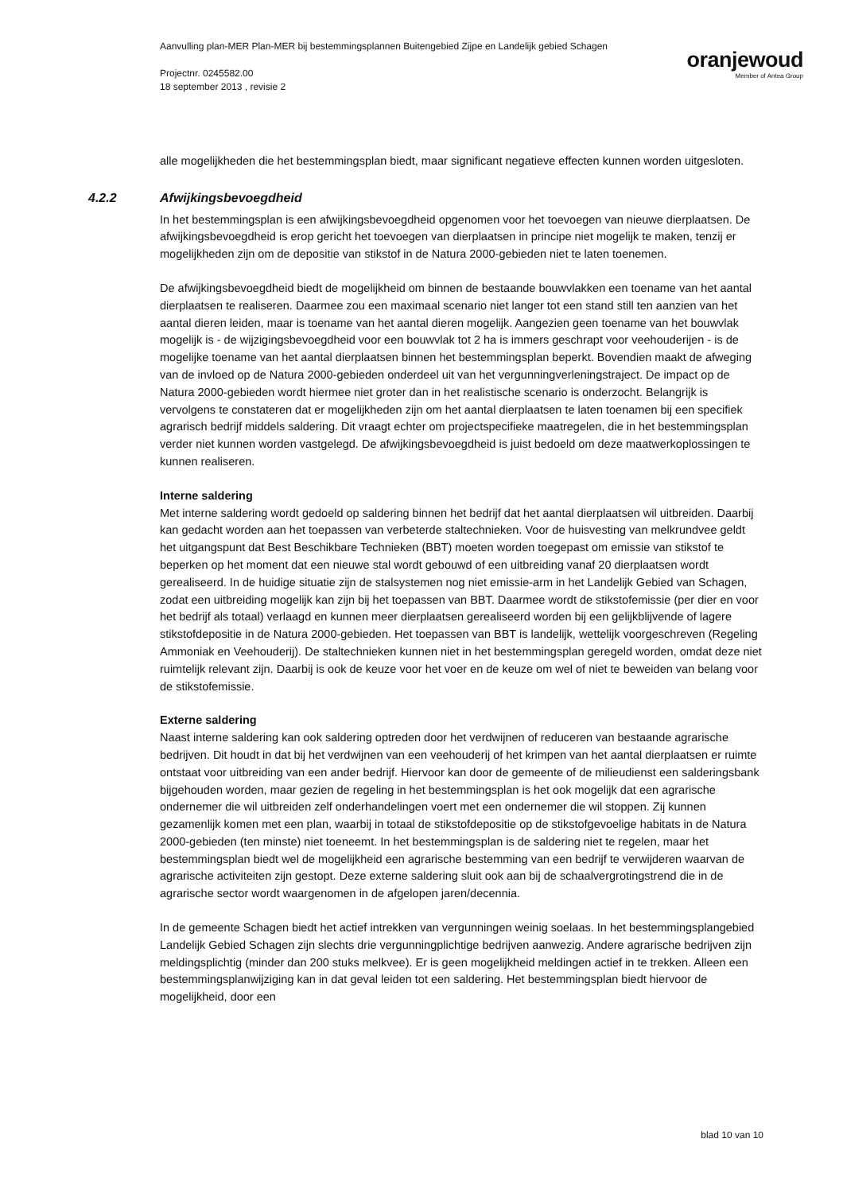Aanvulling plan-MER Plan-MER bij bestemmingsplannen Buitengebied Zijpe en Landelijk gebied Schagen
Projectnr. 0245582.00
18 september 2013 , revisie 2
oranjewoud
Member of Antea Group
alle mogelijkheden die het bestemmingsplan biedt, maar significant negatieve effecten kunnen worden uitgesloten.
4.2.2 Afwijkingsbevoegdheid
In het bestemmingsplan is een afwijkingsbevoegdheid opgenomen voor het toevoegen van nieuwe dierplaatsen. De afwijkingsbevoegdheid is erop gericht het toevoegen van dierplaatsen in principe niet mogelijk te maken, tenzij er mogelijkheden zijn om de depositie van stikstof in de Natura 2000-gebieden niet te laten toenemen.
De afwijkingsbevoegdheid biedt de mogelijkheid om binnen de bestaande bouwvlakken een toename van het aantal dierplaatsen te realiseren. Daarmee zou een maximaal scenario niet langer tot een stand still ten aanzien van het aantal dieren leiden, maar is toename van het aantal dieren mogelijk. Aangezien geen toename van het bouwvlak mogelijk is - de wijzigingsbevoegdheid voor een bouwvlak tot 2 ha is immers geschrapt voor veehouderijen - is de mogelijke toename van het aantal dierplaatsen binnen het bestemmingsplan beperkt. Bovendien maakt de afweging van de invloed op de Natura 2000-gebieden onderdeel uit van het vergunningverleningstraject. De impact op de Natura 2000-gebieden wordt hiermee niet groter dan in het realistische scenario is onderzocht. Belangrijk is vervolgens te constateren dat er mogelijkheden zijn om het aantal dierplaatsen te laten toenamen bij een specifiek agrarisch bedrijf middels saldering. Dit vraagt echter om projectspecifieke maatregelen, die in het bestemmingsplan verder niet kunnen worden vastgelegd. De afwijkingsbevoegdheid is juist bedoeld om deze maatwerkoplossingen te kunnen realiseren.
Interne saldering
Met interne saldering wordt gedoeld op saldering binnen het bedrijf dat het aantal dierplaatsen wil uitbreiden. Daarbij kan gedacht worden aan het toepassen van verbeterde staltechnieken. Voor de huisvesting van melkrundvee geldt het uitgangspunt dat Best Beschikbare Technieken (BBT) moeten worden toegepast om emissie van stikstof te beperken op het moment dat een nieuwe stal wordt gebouwd of een uitbreiding vanaf 20 dierplaatsen wordt gerealiseerd. In de huidige situatie zijn de stalsystemen nog niet emissie-arm in het Landelijk Gebied van Schagen, zodat een uitbreiding mogelijk kan zijn bij het toepassen van BBT. Daarmee wordt de stikstofemissie (per dier en voor het bedrijf als totaal) verlaagd en kunnen meer dierplaatsen gerealiseerd worden bij een gelijkblijvende of lagere stikstofdepositie in de Natura 2000-gebieden. Het toepassen van BBT is landelijk, wettelijk voorgeschreven (Regeling Ammoniak en Veehouderij). De staltechnieken kunnen niet in het bestemmingsplan geregeld worden, omdat deze niet ruimtelijk relevant zijn. Daarbij is ook de keuze voor het voer en de keuze om wel of niet te beweiden van belang voor de stikstofemissie.
Externe saldering
Naast interne saldering kan ook saldering optreden door het verdwijnen of reduceren van bestaande agrarische bedrijven. Dit houdt in dat bij het verdwijnen van een veehouderij of het krimpen van het aantal dierplaatsen er ruimte ontstaat voor uitbreiding van een ander bedrijf. Hiervoor kan door de gemeente of de milieudienst een salderingsbank bijgehouden worden, maar gezien de regeling in het bestemmingsplan is het ook mogelijk dat een agrarische ondernemer die wil uitbreiden zelf onderhandelingen voert met een ondernemer die wil stoppen. Zij kunnen gezamenlijk komen met een plan, waarbij in totaal de stikstofdepositie op de stikstofgevoelige habitats in de Natura 2000-gebieden (ten minste) niet toeneemt. In het bestemmingsplan is de saldering niet te regelen, maar het bestemmingsplan biedt wel de mogelijkheid een agrarische bestemming van een bedrijf te verwijderen waarvan de agrarische activiteiten zijn gestopt. Deze externe saldering sluit ook aan bij de schaalvergrotingstrend die in de agrarische sector wordt waargenomen in de afgelopen jaren/decennia.
In de gemeente Schagen biedt het actief intrekken van vergunningen weinig soelaas. In het bestemmingsplangebied Landelijk Gebied Schagen zijn slechts drie vergunningplichtige bedrijven aanwezig. Andere agrarische bedrijven zijn meldingsplichtig (minder dan 200 stuks melkvee). Er is geen mogelijkheid meldingen actief in te trekken. Alleen een bestemmingsplanwijziging kan in dat geval leiden tot een saldering. Het bestemmingsplan biedt hiervoor de mogelijkheid, door een
blad 10 van 10